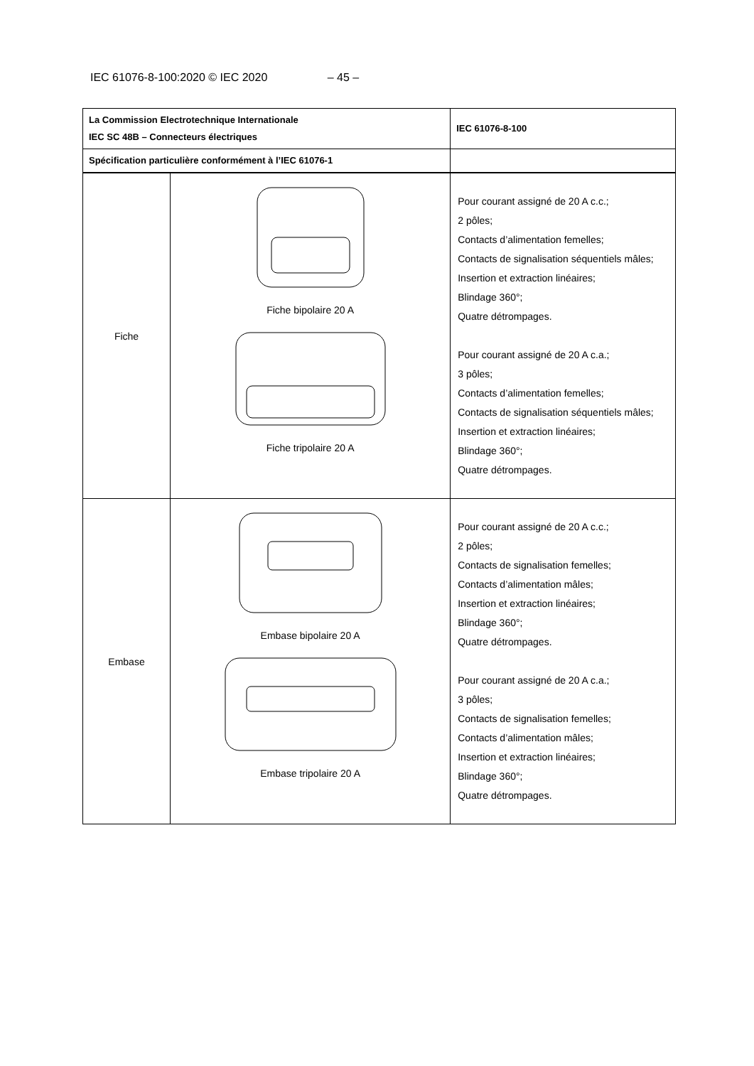IEC 61076-8-100:2020 © IEC 2020 – 45 –
| La Commission Electrotechnique Internationale IEC SC 48B – Connecteurs électriques | | IEC 61076-8-100 |
| Spécification particulière conformément à l’IEC 61076-1 | | |
| Fiche | Fiche bipolaire 20 A Fiche tripolaire 20 A | Pour courant assigné de 20 A c.c.; 2 pôles; Contacts d’alimentation femelles; Contacts de signalisation séquentiels mâles; Insertion et extraction linéaires; Blindage 360°; Quatre détrompages. Pour courant assigné de 20 A c.a.; 3 pôles; Contacts d’alimentation femelles; Contacts de signalisation séquentiels mâles; Insertion et extraction linéaires; Blindage 360°; Quatre détrompages. |
| Embase | Embase bipolaire 20 A Embase tripolaire 20 A | Pour courant assigné de 20 A c.c.; 2 pôles; Contacts de signalisation femelles; Contacts d’alimentation mâles; Insertion et extraction linéaires; Blindage 360°; Quatre détrompages. Pour courant assigné de 20 A c.a.; 3 pôles; Contacts de signalisation femelles; Contacts d’alimentation mâles; Insertion et extraction linéaires; Blindage 360°; Quatre détrompages. |